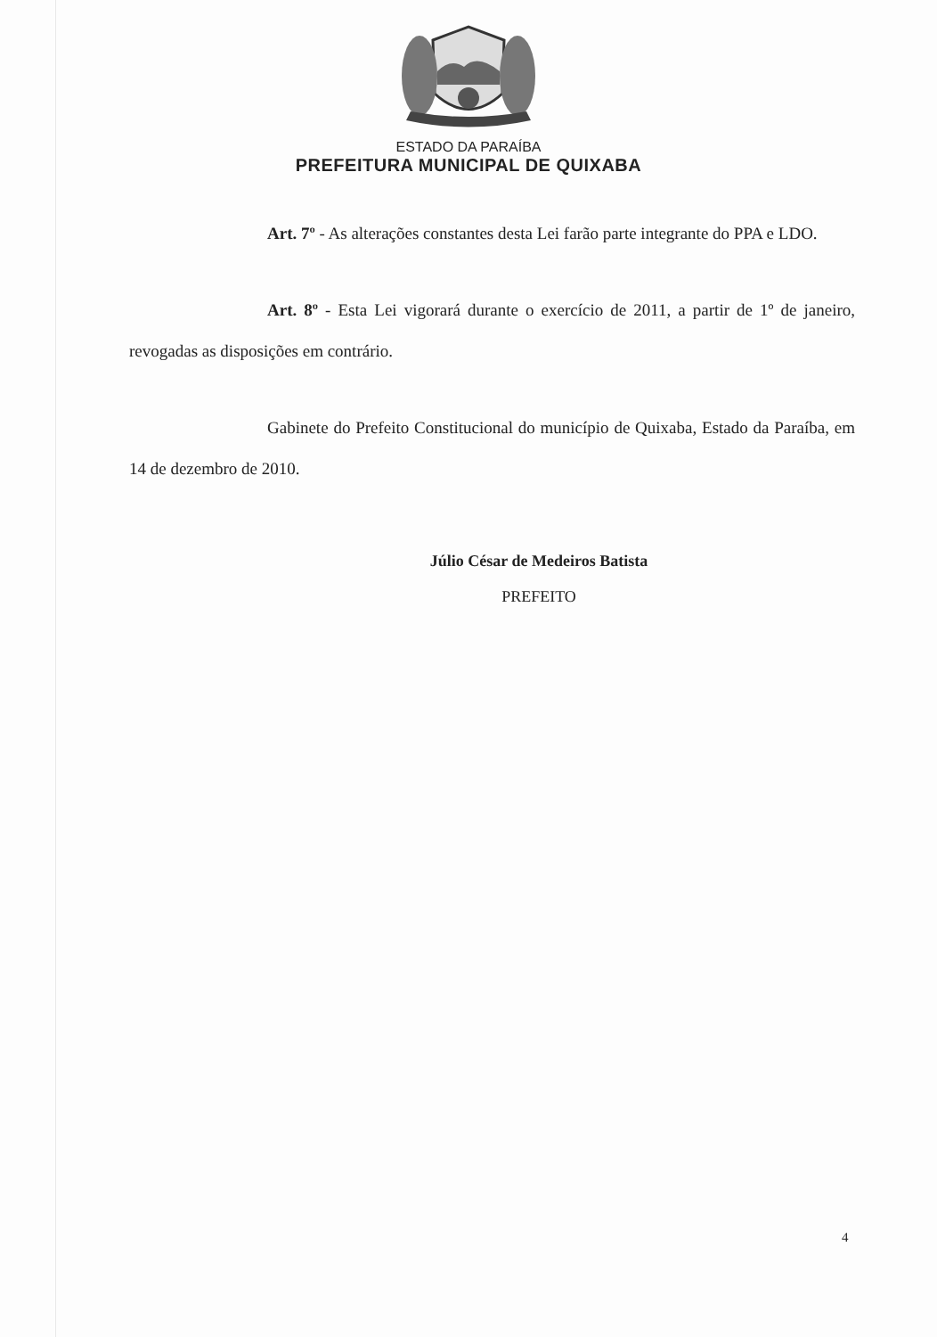ESTADO DA PARAÍBA
PREFEITURA MUNICIPAL DE QUIXABA
Art. 7º - As alterações constantes desta Lei farão parte integrante do PPA e LDO.
Art. 8º - Esta Lei vigorará durante o exercício de 2011, a partir de 1º de janeiro, revogadas as disposições em contrário.
Gabinete do Prefeito Constitucional do município de Quixaba, Estado da Paraíba, em 14 de dezembro de 2010.
Júlio César de Medeiros Batista
PREFEITO
4